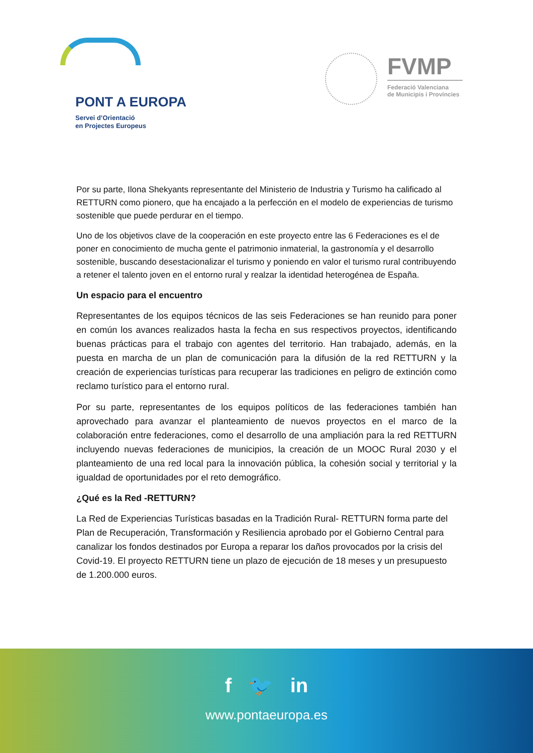PONT A EUROPA
Servei d’Orientació
en Projectes Europeus
FVMP
Federació Valenciana
de Municipis i Províncies
Por su parte, Ilona Shekyants representante del Ministerio de Industria y Turismo ha calificado al RETTURN como pionero, que ha encajado a la perfección en el modelo de experiencias de turismo sostenible que puede perdurar en el tiempo.
Uno de los objetivos clave de la cooperación en este proyecto entre las 6 Federaciones es el de poner en conocimiento de mucha gente el patrimonio inmaterial, la gastronomía y el desarrollo sostenible, buscando desestacionalizar el turismo y poniendo en valor el turismo rural contribuyendo a retener el talento joven en el entorno rural y realzar la identidad heterogénea de España.
Un espacio para el encuentro
Representantes de los equipos técnicos de las seis Federaciones se han reunido para poner en común los avances realizados hasta la fecha en sus respectivos proyectos, identificando buenas prácticas para el trabajo con agentes del territorio. Han trabajado, además, en la puesta en marcha de un plan de comunicación para la difusión de la red RETTURN y la creación de experiencias turísticas para recuperar las tradiciones en peligro de extinción como reclamo turístico para el entorno rural.
Por su parte, representantes de los equipos políticos de las federaciones también han aprovechado para avanzar el planteamiento de nuevos proyectos en el marco de la colaboración entre federaciones, como el desarrollo de una ampliación para la red RETTURN incluyendo nuevas federaciones de municipios, la creación de un MOOC Rural 2030 y el planteamiento de una red local para la innovación pública, la cohesión social y territorial y la igualdad de oportunidades por el reto demográfico.
¿Qué es la Red -RETTURN?
La Red de Experiencias Turísticas basadas en la Tradición Rural- RETTURN forma parte del Plan de Recuperación, Transformación y Resiliencia aprobado por el Gobierno Central para canalizar los fondos destinados por Europa a reparar los daños provocados por la crisis del Covid-19. El proyecto RETTURN tiene un plazo de ejecución de 18 meses y un presupuesto de 1.200.000 euros.
f 🐦 in
www.pontaeuropa.es